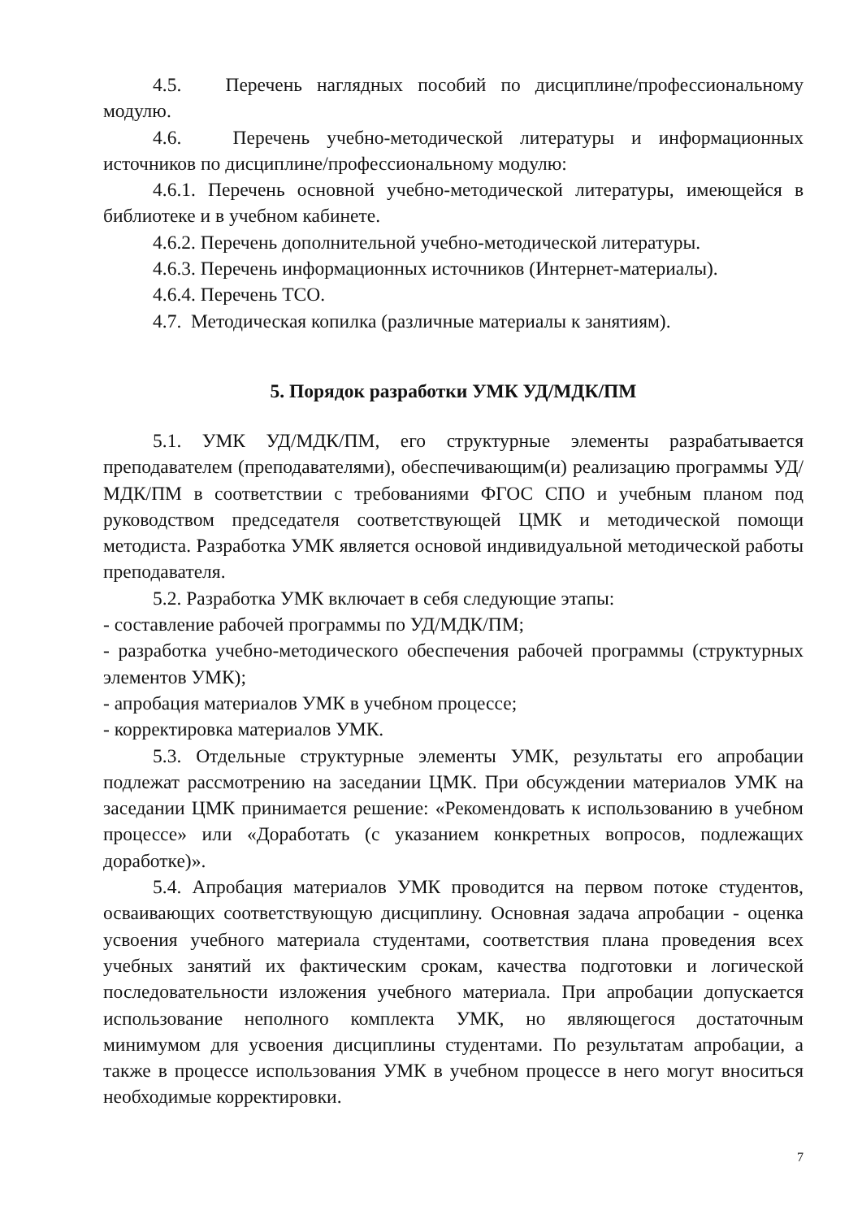4.5. Перечень наглядных пособий по дисциплине/профессиональному модулю.
4.6. Перечень учебно-методической литературы и информационных источников по дисциплине/профессиональному модулю:
4.6.1. Перечень основной учебно-методической литературы, имеющейся в библиотеке и в учебном кабинете.
4.6.2. Перечень дополнительной учебно-методической литературы.
4.6.3. Перечень информационных источников (Интернет-материалы).
4.6.4. Перечень ТСО.
4.7. Методическая копилка (различные материалы к занятиям).
5. Порядок разработки УМК УД/МДК/ПМ
5.1. УМК УД/МДК/ПМ, его структурные элементы разрабатывается преподавателем (преподавателями), обеспечивающим(и) реализацию программы УД/МДК/ПМ в соответствии с требованиями ФГОС СПО и учебным планом под руководством председателя соответствующей ЦМК и методической помощи методиста. Разработка УМК является основой индивидуальной методической работы преподавателя.
5.2. Разработка УМК включает в себя следующие этапы:
- составление рабочей программы по УД/МДК/ПМ;
- разработка учебно-методического обеспечения рабочей программы (структурных элементов УМК);
- апробация материалов УМК в учебном процессе;
- корректировка материалов УМК.
5.3. Отдельные структурные элементы УМК, результаты его апробации подлежат рассмотрению на заседании ЦМК. При обсуждении материалов УМК на заседании ЦМК принимается решение: «Рекомендовать к использованию в учебном процессе» или «Доработать (с указанием конкретных вопросов, подлежащих доработке)».
5.4. Апробация материалов УМК проводится на первом потоке студентов, осваивающих соответствующую дисциплину. Основная задача апробации - оценка усвоения учебного материала студентами, соответствия плана проведения всех учебных занятий их фактическим срокам, качества подготовки и логической последовательности изложения учебного материала. При апробации допускается использование неполного комплекта УМК, но являющегося достаточным минимумом для усвоения дисциплины студентами. По результатам апробации, а также в процессе использования УМК в учебном процессе в него могут вноситься необходимые корректировки.
7